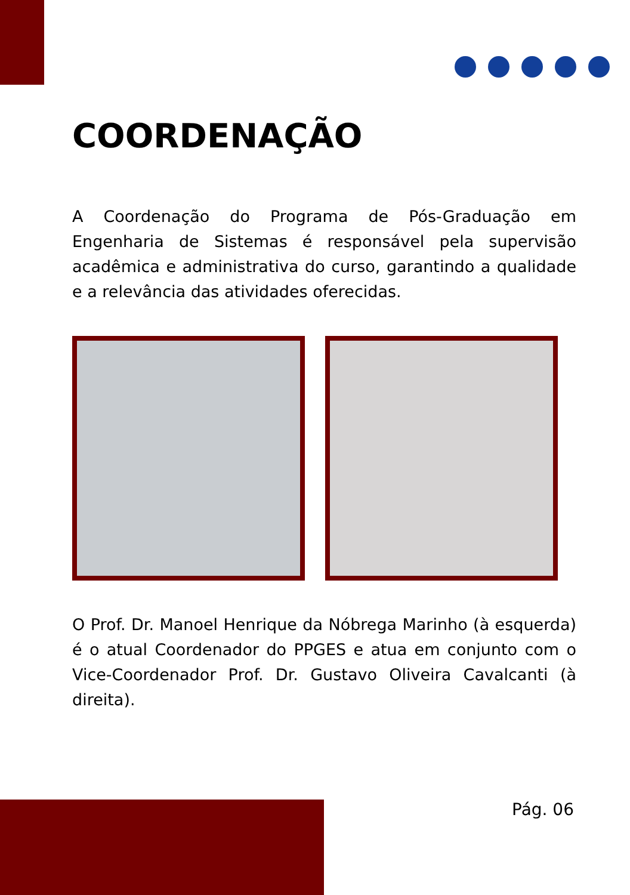COORDENAÇÃO
A Coordenação do Programa de Pós-Graduação em Engenharia de Sistemas é responsável pela supervisão acadêmica e administrativa do curso, garantindo a qualidade e a relevância das atividades oferecidas.
O Prof. Dr. Manoel Henrique da Nóbrega Marinho (à esquerda) é o atual Coordenador do PPGES e atua em conjunto com o Vice-Coordenador Prof. Dr. Gustavo Oliveira Cavalcanti (à direita).
Pág. 06